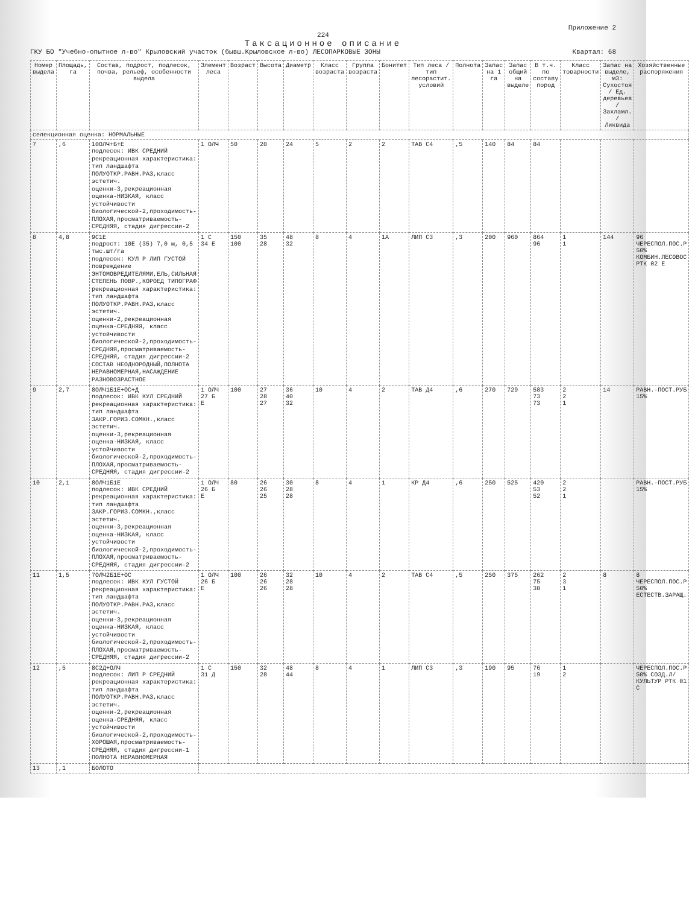Приложение 2
224
Таксационное описание
ГКУ БО "Учебно-опытное л-во" Крыловский участок (бывш.Крыловское л-во) ЛЕСОПАРКОВЫЕ ЗОНЫ Квартал: 68
| Номер выдела | Площадь, га | Состав, подрост, подлесок, почва, рельеф, особенности выдела | Элемент леса | Возраст | Высота | Диаметр | Класс возраста | Группа возраста | Бонитет | Тип леса / тип лесорастит. условий | Полнота | Запас на 1 га | Запас общий на выделе | В т.ч. по составу пород | Класс товарности | Запас на выделе, м3: Сухостоя / Ед. деревьев / Захламл. / Ликвида | Хозяйственные распоряжения |
| --- | --- | --- | --- | --- | --- | --- | --- | --- | --- | --- | --- | --- | --- | --- | --- | --- | --- |
| селекционная оценка: НОРМАЛЬНЫЕ | | | | | | | | | | | | | | | | | |
| 7 | ,6 | 10ОЛЧ+Б+Е подлесок: ИВК СРЕДНИЙ рекреационная характеристика: тип ландшафта ПОЛУОТКР.РАВН.РАЗ,класс эстетич. оценки-3,рекреационная оценка-НИЗКАЯ, класс устойчивости биологической-2,проходимость-ПЛОХАЯ,просматриваемость-СРЕДНЯЯ, стадия дигрессии-2 | 1 ОЛЧ | 50 | 20 | 24 | 5 | 2 | 2 | ТАВ С4 | ,5 | 140 | 84 | 84 | | | |
| 8 | 4,8 | 9С1Е подрост: 10Е (35) 7,0 м, 0,5 тыс.шт/га подлесок: КУЛ Р ЛИП ГУСТОЙ повреждение ЭНТОМОВРЕДИТЕЛЯМИ,ЕЛЬ,СИЛЬНАЯ СТЕПЕНЬ ПОВР.,КОРОЕД ТИПОГРАФ рекреационная характеристика: тип ландшафта ПОЛУОТКР.РАВН.РАЗ,класс эстетич. оценки-2,рекреационная оценка-СРЕДНЯЯ, класс устойчивости биологической-2,проходимость-СРЕДНЯЯ,просматриваемость-СРЕДНЯЯ, стадия дигрессии-2 СОСТАВ НЕОДНОРОДНЫЙ,ПОЛНОТА НЕРАВНОМЕРНАЯ,НАСАЖДЕНИЕ РАЗНОВОЗРАСТНОЕ | 1 С 34 Е | 150 100 | 35 28 | 48 32 | 8 | 4 | 1А | ЛИП С3 | ,3 | 200 | 960 | 864 96 | 1 1 | 144 | 96 ЧЕРЕСПОЛ.ПОС.Р 50% КОМБИН.ЛЕСОВОС РТК 02 Е |
| 9 | 2,7 | 8ОЛЧ1Б1Е+ОС+Д подлесок: ИВК КУЛ СРЕДНИЙ рекреационная характеристика: тип ландшафта ЗАКР.ГОРИЗ.СОМКН.,класс эстетич. оценки-3,рекреационная оценка-НИЗКАЯ, класс устойчивости биологической-2,проходимость-ПЛОХАЯ,просматриваемость-СРЕДНЯЯ, стадия дигрессии-2 | 1 ОЛЧ 27 Б Е | 100 | 27 28 27 | 36 40 32 | 10 | 4 | 2 | ТАВ Д4 | ,6 | 270 | 729 | 583 73 73 | 2 2 1 | 14 | РАВН.-ПОСТ.РУБ 15% |
| 10 | 2,1 | 8ОЛЧ1Б1Е подлесок: ИВК СРЕДНИЙ рекреационная характеристика: тип ландшафта ЗАКР.ГОРИЗ.СОМКН.,класс эстетич. оценки-3,рекреационная оценка-НИЗКАЯ, класс устойчивости биологической-2,проходимость-ПЛОХАЯ,просматриваемость-СРЕДНЯЯ, стадия дигрессии-2 | 1 ОЛЧ 26 Б Е | 80 | 26 26 25 | 30 28 28 | 8 | 4 | 1 | КР Д4 | ,6 | 250 | 525 | 420 53 52 | 2 2 1 | | РАВН.-ПОСТ.РУБ 15% |
| 11 | 1,5 | 7ОЛЧ2Б1Е+ОС подлесок: ИВК КУЛ ГУСТОЙ рекреационная характеристика: тип ландшафта ПОЛУОТКР.РАВН.РАЗ,класс эстетич. оценки-3,рекреационная оценка-НИЗКАЯ, класс устойчивости биологической-2,проходимость-ПЛОХАЯ,просматриваемость-СРЕДНЯЯ, стадия дигрессии-2 | 1 ОЛЧ 26 Б Е | 100 | 26 26 26 | 32 28 28 | 10 | 4 | 2 | ТАВ С4 | ,5 | 250 | 375 | 262 75 38 | 2 3 1 | 8 | 8 ЧЕРЕСПОЛ.ПОС.Р 50% ЕСТЕСТВ.ЗАРАЩ. |
| 12 | ,5 | 8С2Д+ОЛЧ подлесок: ЛИП Р СРЕДНИЙ рекреационная характеристика: тип ландшафта ПОЛУОТКР.РАВН.РАЗ,класс эстетич. оценки-2,рекреационная оценка-СРЕДНЯЯ, класс устойчивости биологической-2,проходимость-ХОРОШАЯ,просматриваемость-СРЕДНЯЯ, стадия дигрессии-1 ПОЛНОТА НЕРАВНОМЕРНАЯ | 1 С 31 Д | 150 | 32 28 | 48 44 | 8 | 4 | 1 | ЛИП С3 | ,3 | 190 | 95 | 76 19 | 1 2 | | ЧЕРЕСПОЛ.ПОС.Р 50% СОЗД.Л/КУЛЬТУР РТК 01 С |
| 13 | ,1 | БОЛОТО | | | | | | | | | | | | | | | |